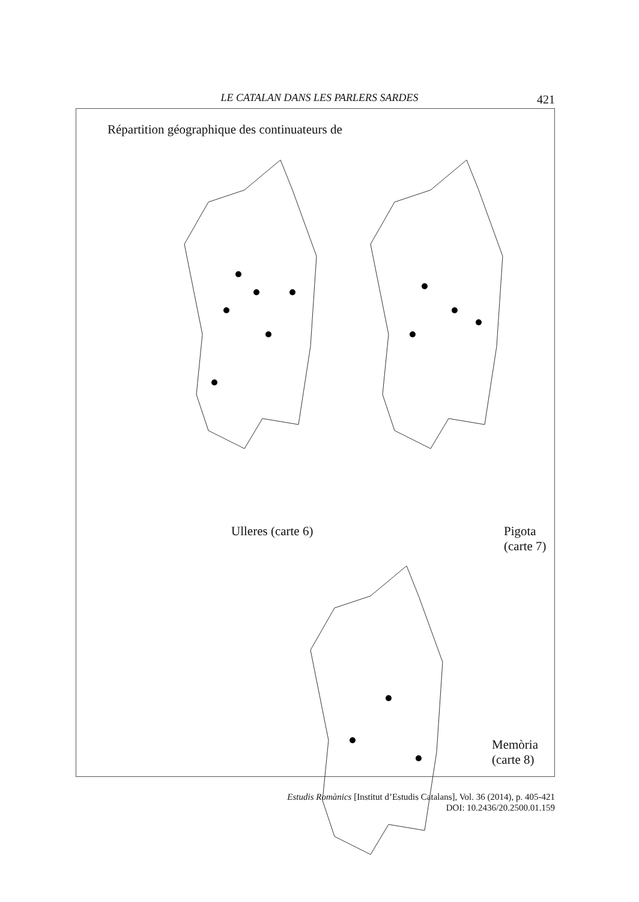LE CATALAN DANS LES PARLERS SARDES 421
Répartition géographique des continuateurs de
Ulleres (carte 6) Pigota (carte 7)
Memòria (carte 8)
Estudis Romànics [Institut d’Estudis Catalans], Vol. 36 (2014), p. 405-421
DOI: 10.2436/20.2500.01.159